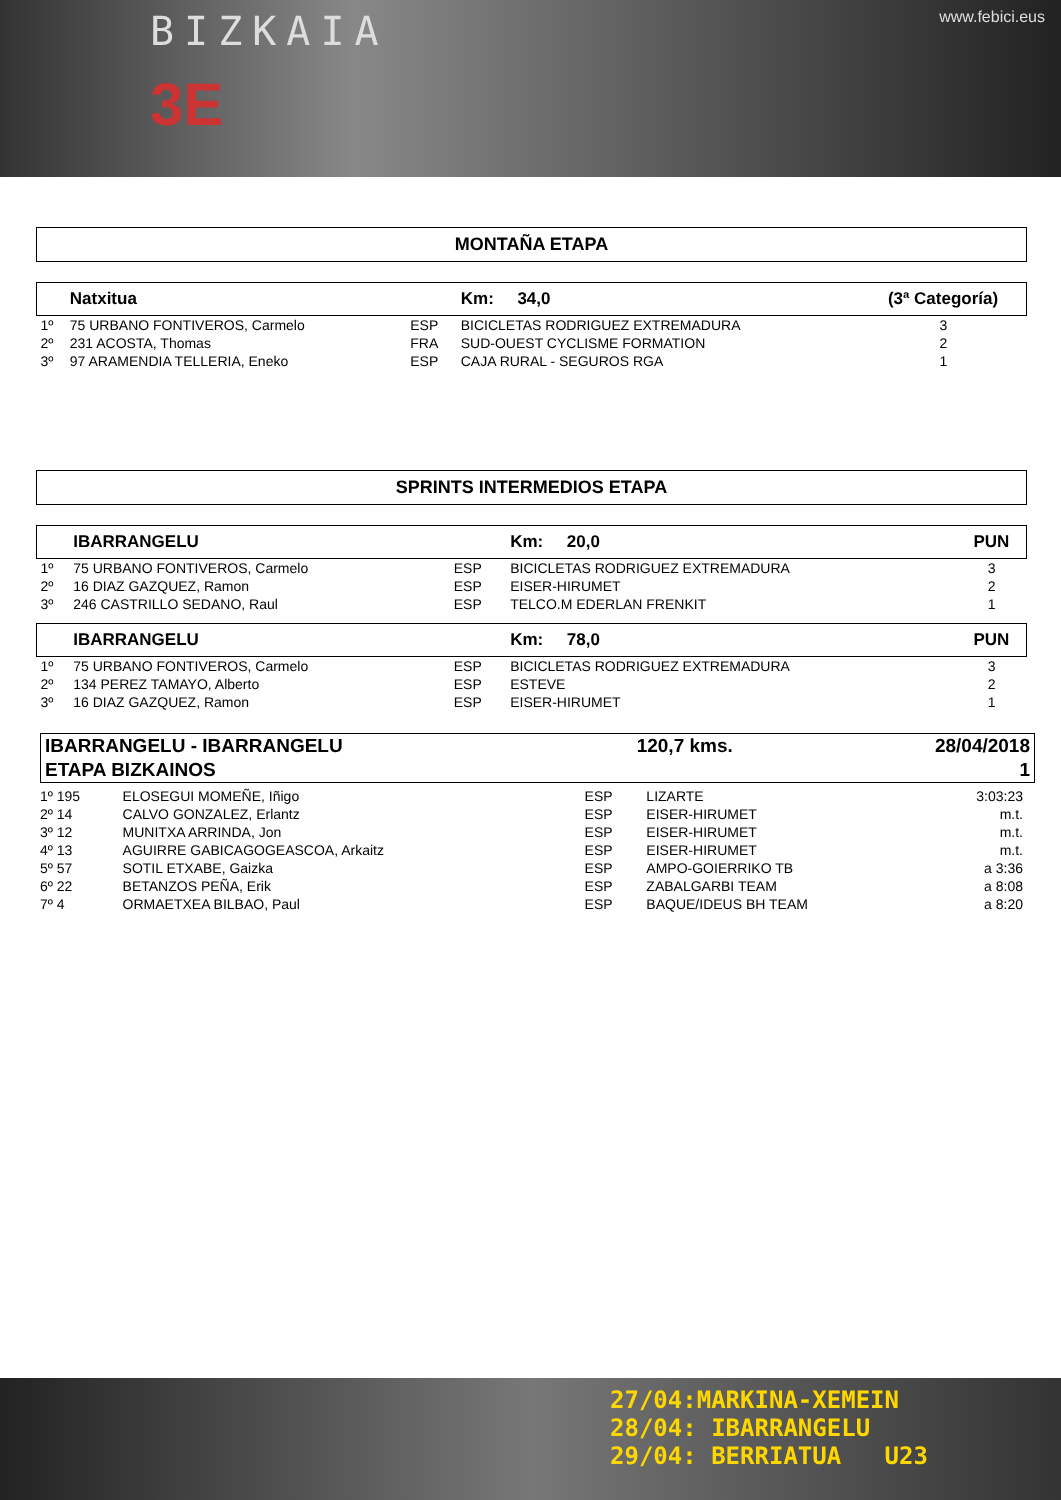BIZKAIA
3E
www.febici.eus
MONTAÑA ETAPA
| | Natxitua | | Km: 34,0 | (3ª Categoría) |
| 1º | 75 URBANO FONTIVEROS, Carmelo | ESP | BICICLETAS RODRIGUEZ EXTREMADURA | 3 |
| 2º | 231 ACOSTA, Thomas | FRA | SUD-OUEST CYCLISME FORMATION | 2 |
| 3º | 97 ARAMENDIA TELLERIA, Eneko | ESP | CAJA RURAL - SEGUROS RGA | 1 |
SPRINTS INTERMEDIOS ETAPA
| | IBARRANGELU | | Km: 20,0 | PUN |
| 1º | 75 URBANO FONTIVEROS, Carmelo | ESP | BICICLETAS RODRIGUEZ EXTREMADURA | 3 |
| 2º | 16 DIAZ GAZQUEZ, Ramon | ESP | EISER-HIRUMET | 2 |
| 3º | 246 CASTRILLO SEDANO, Raul | ESP | TELCO.M EDERLAN FRENKIT | 1 |
| | IBARRANGELU | | Km: 78,0 | PUN |
| 1º | 75 URBANO FONTIVEROS, Carmelo | ESP | BICICLETAS RODRIGUEZ EXTREMADURA | 3 |
| 2º | 134 PEREZ TAMAYO, Alberto | ESP | ESTEVE | 2 |
| 3º | 16 DIAZ GAZQUEZ, Ramon | ESP | EISER-HIRUMET | 1 |
| IBARRANGELU - IBARRANGELU | 120,7 kms. | 28/04/2018 |
| ETAPA BIZKAINOS | | 1 |
| 1º 195 | ELOSEGUI MOMEÑE, Iñigo | ESP | LIZARTE | 3:03:23 |
| 2º 14 | CALVO GONZALEZ, Erlantz | ESP | EISER-HIRUMET | m.t. |
| 3º 12 | MUNITXA ARRINDA, Jon | ESP | EISER-HIRUMET | m.t. |
| 4º 13 | AGUIRRE GABICAGOGEASCOA, Arkaitz | ESP | EISER-HIRUMET | m.t. |
| 5º 57 | SOTIL ETXABE, Gaizka | ESP | AMPO-GOIERRIKO TB | a 3:36 |
| 6º 22 | BETANZOS PEÑA, Erik | ESP | ZABALGARBI TEAM | a 8:08 |
| 7º 4 | ORMAETXEA BILBAO, Paul | ESP | BAQUE/IDEUS BH TEAM | a 8:20 |
27/04:MARKINA-XEMEIN
28/04: IBARRANGELU
29/04: BERRIATUA U23